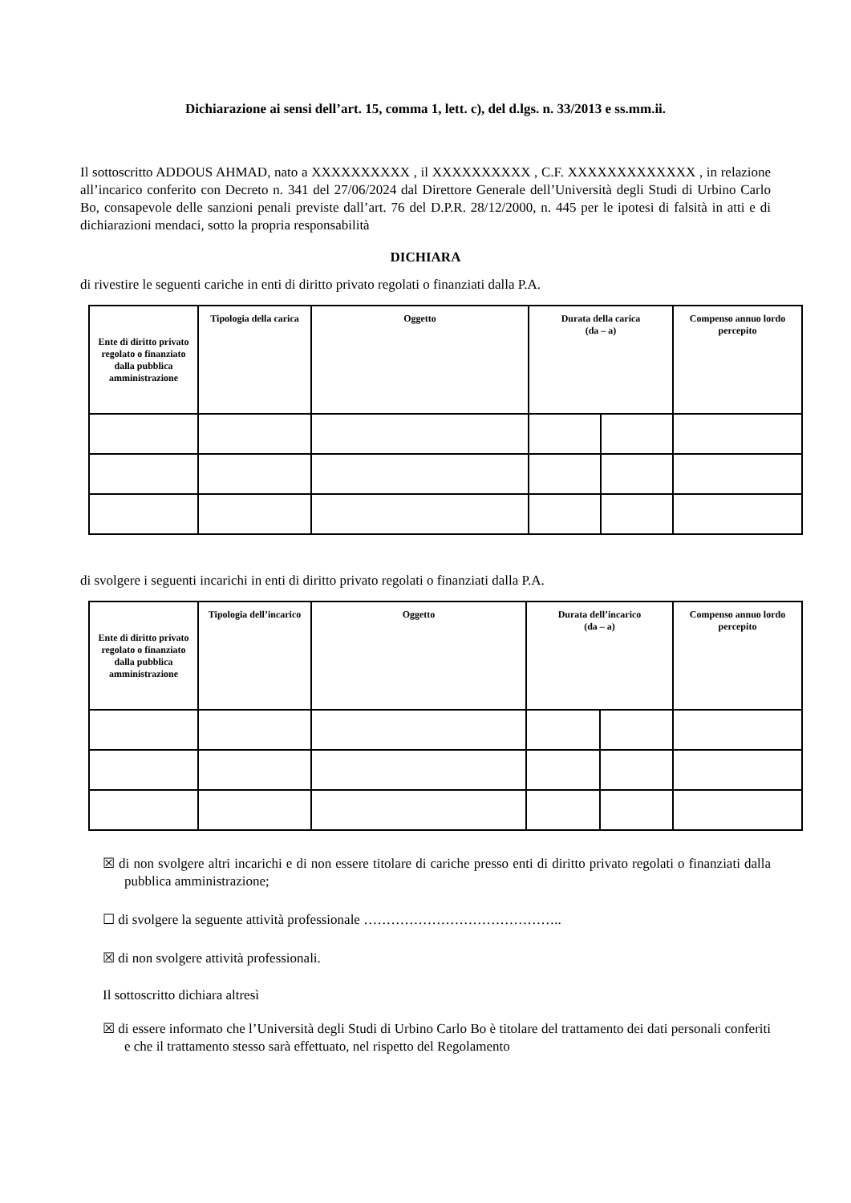Dichiarazione ai sensi dell’art. 15, comma 1, lett. c), del d.lgs. n. 33/2013 e ss.mm.ii.
Il sottoscritto ADDOUS AHMAD, nato a XXXXXXXXXX , il XXXXXXXXXX , C.F. XXXXXXXXXXXXX , in relazione all’incarico conferito con Decreto n. 341 del 27/06/2024 dal Direttore Generale dell’Università degli Studi di Urbino Carlo Bo, consapevole delle sanzioni penali previste dall’art. 76 del D.P.R. 28/12/2000, n. 445 per le ipotesi di falsità in atti e di dichiarazioni mendaci, sotto la propria responsabilità
DICHIARA
di rivestire le seguenti cariche in enti di diritto privato regolati o finanziati dalla P.A.
| Ente di diritto privato regolato o finanziato dalla pubblica amministrazione | Tipologia della carica | Oggetto | Durata della carica (da – a) | | Compenso annuo lordo percepito |
| --- | --- | --- | --- | --- | --- |
di svolgere i seguenti incarichi in enti di diritto privato regolati o finanziati dalla P.A.
| Ente di diritto privato regolato o finanziato dalla pubblica amministrazione | Tipologia dell’incarico | Oggetto | Durata dell’incarico (da – a) | | Compenso annuo lordo percepito |
| --- | --- | --- | --- | --- | --- |
☒ di non svolgere altri incarichi e di non essere titolare di cariche presso enti di diritto privato regolati o finanziati dalla pubblica amministrazione;
☐ di svolgere la seguente attività professionale ……………………………………..
☒ di non svolgere attività professionali.
Il sottoscritto dichiara altresì
☒ di essere informato che l’Università degli Studi di Urbino Carlo Bo è titolare del trattamento dei dati personali conferiti e che il trattamento stesso sarà effettuato, nel rispetto del Regolamento